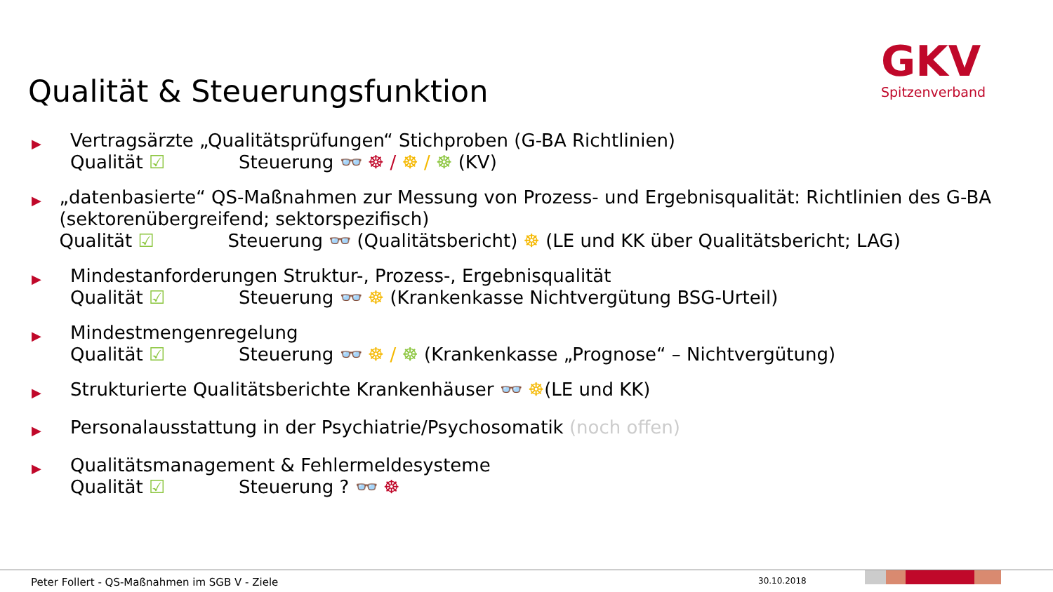Qualität & Steuerungsfunktion
GKV
Spitzenverband
▶
Vertragsärzte „Qualitätsprüfungen“ Stichproben (G-BA Richtlinien)
Qualität ☑ Steuerung 👓 ☸ / ☸ / ☸ (KV)
▶
„datenbasierte“ QS-Maßnahmen zur Messung von Prozess- und Ergebnisqualität: Richtlinien des G-BA (sektorenübergreifend; sektorspezifisch)
Qualität ☑ Steuerung 👓 (Qualitätsbericht) ☸ (LE und KK über Qualitätsbericht; LAG)
▶
Mindestanforderungen Struktur-, Prozess-, Ergebnisqualität
Qualität ☑ Steuerung 👓 ☸ (Krankenkasse Nichtvergütung BSG-Urteil)
▶
Mindestmengenregelung
Qualität ☑ Steuerung 👓 ☸ / ☸ (Krankenkasse „Prognose“ – Nichtvergütung)
▶
Strukturierte Qualitätsberichte Krankenhäuser 👓 ☸(LE und KK)
▶
Personalausstattung in der Psychiatrie/Psychosomatik (noch offen)
▶
Qualitätsmanagement & Fehlermeldesysteme
Qualität ☑ Steuerung ? 👓 ☸
Peter Follert - QS-Maßnahmen im SGB V - Ziele 30.10.2018